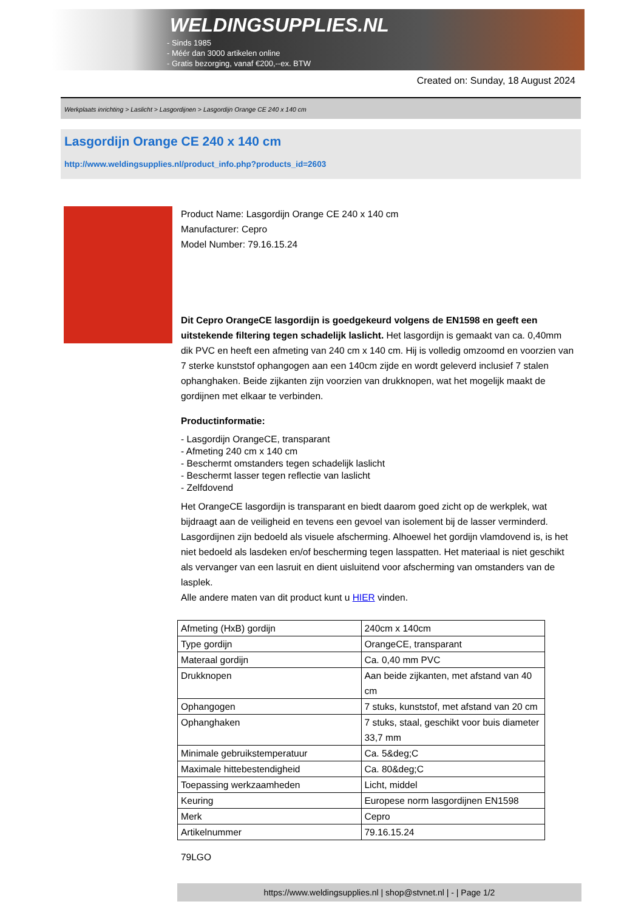WELDINGSUPPLIES.NL
- Sinds 1985
- Méér dan 3000 artikelen online
- Gratis bezorging, vanaf €200,--ex. BTW
Created on: Sunday, 18 August 2024
Werkplaats inrichting > Laslicht > Lasgordijnen > Lasgordijn Orange CE 240 x 140 cm
Lasgordijn Orange CE 240 x 140 cm
http://www.weldingsupplies.nl/product_info.php?products_id=2603
Product Name: Lasgordijn Orange CE 240 x 140 cm
Manufacturer: Cepro
Model Number: 79.16.15.24
Dit Cepro OrangeCE lasgordijn is goedgekeurd volgens de EN1598 en geeft een uitstekende filtering tegen schadelijk laslicht. Het lasgordijn is gemaakt van ca. 0,40mm dik PVC en heeft een afmeting van 240 cm x 140 cm. Hij is volledig omzoomd en voorzien van 7 sterke kunststof ophangogen aan een 140cm zijde en wordt geleverd inclusief 7 stalen ophanghaken. Beide zijkanten zijn voorzien van drukknopen, wat het mogelijk maakt de gordijnen met elkaar te verbinden.
Productinformatie:
- Lasgordijn OrangeCE, transparant
- Afmeting 240 cm x 140 cm
- Beschermt omstanders tegen schadelijk laslicht
- Beschermt lasser tegen reflectie van laslicht
- Zelfdovend
Het OrangeCE lasgordijn is transparant en biedt daarom goed zicht op de werkplek, wat bijdraagt aan de veiligheid en tevens een gevoel van isolement bij de lasser verminderd. Lasgordijnen zijn bedoeld als visuele afscherming. Alhoewel het gordijn vlamdovend is, is het niet bedoeld als lasdeken en/of bescherming tegen lasspatten. Het materiaal is niet geschikt als vervanger van een lasruit en dient uisluitend voor afscherming van omstanders van de lasplek.
Alle andere maten van dit product kunt u HIER vinden.
| Afmeting (HxB) gordijn | 240cm x 140cm |
| Type gordijn | OrangeCE, transparant |
| Materaal gordijn | Ca. 0,40 mm PVC |
| Drukknopen | Aan beide zijkanten, met afstand van 40 cm |
| Ophangogen | 7 stuks, kunststof, met afstand van 20 cm |
| Ophanghaken | 7 stuks, staal, geschikt voor buis diameter 33,7 mm |
| Minimale gebruikstemperatuur | Ca. 5&deg;C |
| Maximale hittebestendigheid | Ca. 80&deg;C |
| Toepassing werkzaamheden | Licht, middel |
| Keuring | Europese norm lasgordijnen EN1598 |
| Merk | Cepro |
| Artikelnummer | 79.16.15.24 |
79LGO
https://www.weldingsupplies.nl | shop@stvnet.nl | - | Page 1/2